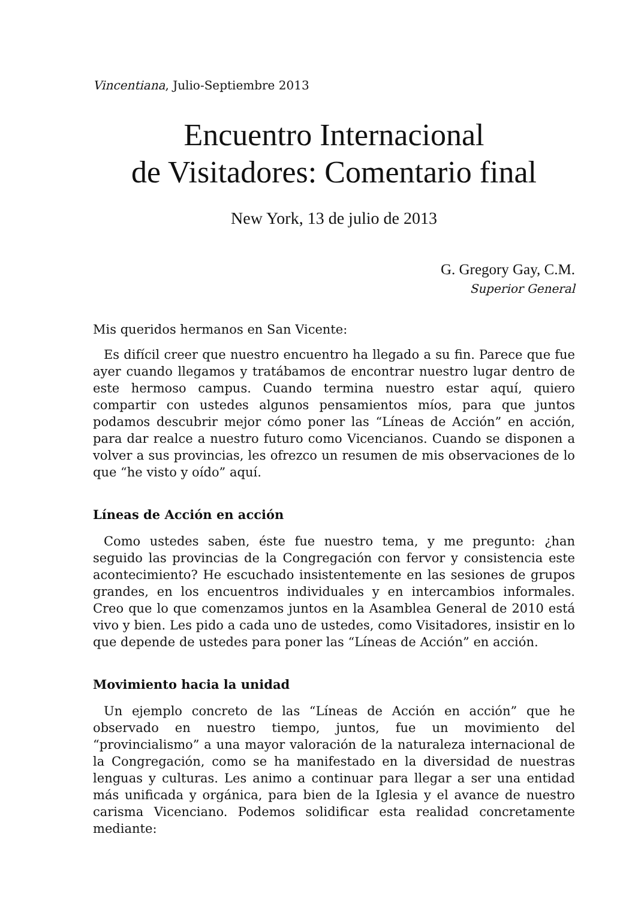Vincentiana, Julio-Septiembre 2013
Encuentro Internacional
de Visitadores: Comentario final
New York, 13 de julio de 2013
G. Gregory Gay, C.M.
Superior General
Mis queridos hermanos en San Vicente:
Es difícil creer que nuestro encuentro ha llegado a su fin. Parece que fue ayer cuando llegamos y tratábamos de encontrar nuestro lugar dentro de este hermoso campus. Cuando termina nuestro estar aquí, quiero compartir con ustedes algunos pensamientos míos, para que juntos podamos descubrir mejor cómo poner las “Líneas de Acción” en acción, para dar realce a nuestro futuro como Vicencianos. Cuando se disponen a volver a sus provincias, les ofrezco un resumen de mis observaciones de lo que “he visto y oído” aquí.
Líneas de Acción en acción
Como ustedes saben, éste fue nuestro tema, y me pregunto: ¿han seguido las provincias de la Congregación con fervor y consistencia este acontecimiento? He escuchado insistentemente en las sesiones de grupos grandes, en los encuentros individuales y en intercambios informales. Creo que lo que comenzamos juntos en la Asamblea General de 2010 está vivo y bien. Les pido a cada uno de ustedes, como Visitadores, insistir en lo que depende de ustedes para poner las “Líneas de Acción” en acción.
Movimiento hacia la unidad
Un ejemplo concreto de las “Líneas de Acción en acción” que he observado en nuestro tiempo, juntos, fue un movimiento del “provincialismo” a una mayor valoración de la naturaleza internacional de la Congregación, como se ha manifestado en la diversidad de nuestras lenguas y culturas. Les animo a continuar para llegar a ser una entidad más unificada y orgánica, para bien de la Iglesia y el avance de nuestro carisma Vicenciano. Podemos solidificar esta realidad concretamente mediante: